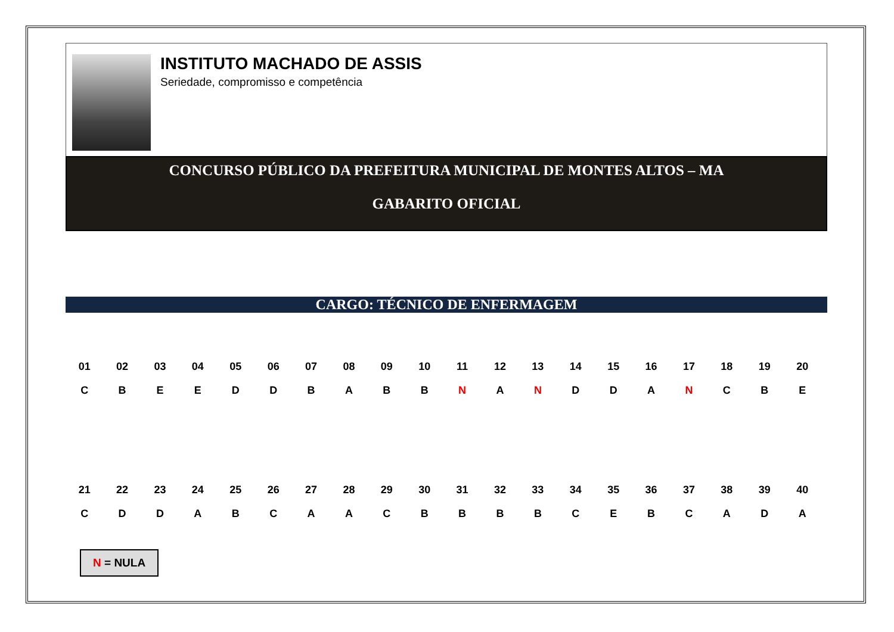INSTITUTO MACHADO DE ASSIS
Seriedade, compromisso e competência
CONCURSO PÚBLICO DA PREFEITURA MUNICIPAL DE MONTES ALTOS – MA
GABARITO OFICIAL
CARGO: TÉCNICO DE ENFERMAGEM
| 01 | 02 | 03 | 04 | 05 | 06 | 07 | 08 | 09 | 10 | 11 | 12 | 13 | 14 | 15 | 16 | 17 | 18 | 19 | 20 |
| --- | --- | --- | --- | --- | --- | --- | --- | --- | --- | --- | --- | --- | --- | --- | --- | --- | --- | --- | --- |
| C | B | E | E | D | D | B | A | B | B | N | A | N | D | D | A | N | C | B | E |
| 21 | 22 | 23 | 24 | 25 | 26 | 27 | 28 | 29 | 30 | 31 | 32 | 33 | 34 | 35 | 36 | 37 | 38 | 39 | 40 |
| C | D | D | A | B | C | A | A | C | B | B | B | B | C | E | B | C | A | D | A |
N = NULA